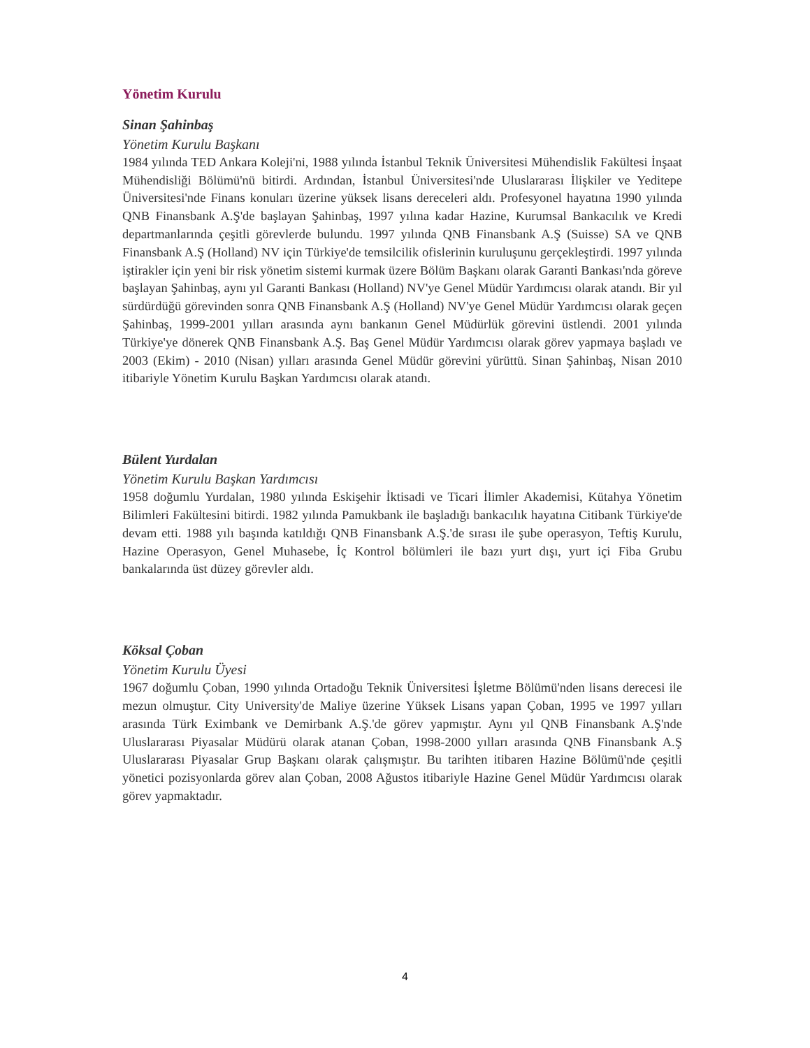Yönetim Kurulu
Sinan Şahinbaş
Yönetim Kurulu Başkanı
1984 yılında TED Ankara Koleji'ni, 1988 yılında İstanbul Teknik Üniversitesi Mühendislik Fakültesi İnşaat Mühendisliği Bölümü'nü bitirdi. Ardından, İstanbul Üniversitesi'nde Uluslararası İlişkiler ve Yeditepe Üniversitesi'nde Finans konuları üzerine yüksek lisans dereceleri aldı. Profesyonel hayatına 1990 yılında QNB Finansbank A.Ş'de başlayan Şahinbaş, 1997 yılına kadar Hazine, Kurumsal Bankacılık ve Kredi departmanlarında çeşitli görevlerde bulundu. 1997 yılında QNB Finansbank A.Ş (Suisse) SA ve QNB Finansbank A.Ş (Holland) NV için Türkiye'de temsilcilik ofislerinin kuruluşunu gerçekleştirdi. 1997 yılında iştirakler için yeni bir risk yönetim sistemi kurmak üzere Bölüm Başkanı olarak Garanti Bankası'nda göreve başlayan Şahinbaş, aynı yıl Garanti Bankası (Holland) NV'ye Genel Müdür Yardımcısı olarak atandı. Bir yıl sürdürdüğü görevinden sonra QNB Finansbank A.Ş (Holland) NV'ye Genel Müdür Yardımcısı olarak geçen Şahinbaş, 1999-2001 yılları arasında aynı bankanın Genel Müdürlük görevini üstlendi. 2001 yılında Türkiye'ye dönerek QNB Finansbank A.Ş. Baş Genel Müdür Yardımcısı olarak görev yapmaya başladı ve 2003 (Ekim) - 2010 (Nisan) yılları arasında Genel Müdür görevini yürüttü. Sinan Şahinbaş, Nisan 2010 itibariyle Yönetim Kurulu Başkan Yardımcısı olarak atandı.
Bülent Yurdalan
Yönetim Kurulu Başkan Yardımcısı
1958 doğumlu Yurdalan, 1980 yılında Eskişehir İktisadi ve Ticari İlimler Akademisi, Kütahya Yönetim Bilimleri Fakültesini bitirdi. 1982 yılında Pamukbank ile başladığı bankacılık hayatına Citibank Türkiye'de devam etti. 1988 yılı başında katıldığı QNB Finansbank A.Ş.'de sırası ile şube operasyon, Teftiş Kurulu, Hazine Operasyon, Genel Muhasebe, İç Kontrol bölümleri ile bazı yurt dışı, yurt içi Fiba Grubu bankalarında üst düzey görevler aldı.
Köksal Çoban
Yönetim Kurulu Üyesi
1967 doğumlu Çoban, 1990 yılında Ortadoğu Teknik Üniversitesi İşletme Bölümü'nden lisans derecesi ile mezun olmuştur. City University'de Maliye üzerine Yüksek Lisans yapan Çoban, 1995 ve 1997 yılları arasında Türk Eximbank ve Demirbank A.Ş.'de görev yapmıştır. Aynı yıl QNB Finansbank A.Ş'nde Uluslararası Piyasalar Müdürü olarak atanan Çoban, 1998-2000 yılları arasında QNB Finansbank A.Ş Uluslararası Piyasalar Grup Başkanı olarak çalışmıştır. Bu tarihten itibaren Hazine Bölümü'nde çeşitli yönetici pozisyonlarda görev alan Çoban, 2008 Ağustos itibariyle Hazine Genel Müdür Yardımcısı olarak görev yapmaktadır.
4